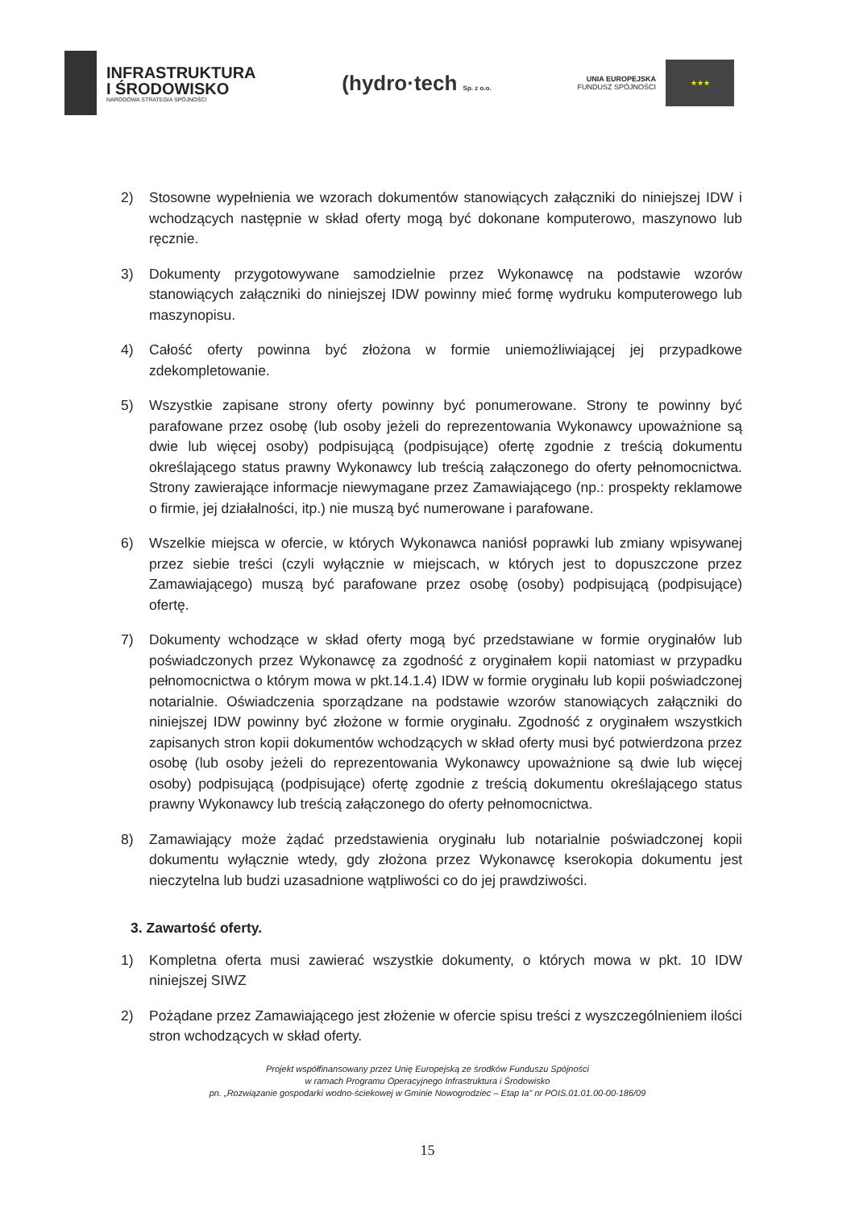INFRASTRUKTURA
I ŚRODOWISKO
NARODOWA STRATEGIA SPÓJNOŚCI
(hydro·tech Sp. z o.o.
UNIA EUROPEJSKA
FUNDUSZ SPÓJNOŚCI
★★★
2) Stosowne wypełnienia we wzorach dokumentów stanowiących załączniki do niniejszej IDW i wchodzących następnie w skład oferty mogą być dokonane komputerowo, maszynowo lub ręcznie.
3) Dokumenty przygotowywane samodzielnie przez Wykonawcę na podstawie wzorów stanowiących załączniki do niniejszej IDW powinny mieć formę wydruku komputerowego lub maszynopisu.
4) Całość oferty powinna być złożona w formie uniemożliwiającej jej przypadkowe zdekompletowanie.
5) Wszystkie zapisane strony oferty powinny być ponumerowane. Strony te powinny być parafowane przez osobę (lub osoby jeżeli do reprezentowania Wykonawcy upoważnione są dwie lub więcej osoby) podpisującą (podpisujące) ofertę zgodnie z treścią dokumentu określającego status prawny Wykonawcy lub treścią załączonego do oferty pełnomocnictwa. Strony zawierające informacje niewymagane przez Zamawiającego (np.: prospekty reklamowe o firmie, jej działalności, itp.) nie muszą być numerowane i parafowane.
6) Wszelkie miejsca w ofercie, w których Wykonawca naniósł poprawki lub zmiany wpisywanej przez siebie treści (czyli wyłącznie w miejscach, w których jest to dopuszczone przez Zamawiającego) muszą być parafowane przez osobę (osoby) podpisującą (podpisujące) ofertę.
7) Dokumenty wchodzące w skład oferty mogą być przedstawiane w formie oryginałów lub poświadczonych przez Wykonawcę za zgodność z oryginałem kopii natomiast w przypadku pełnomocnictwa o którym mowa w pkt.14.1.4) IDW w formie oryginału lub kopii poświadczonej notarialnie. Oświadczenia sporządzane na podstawie wzorów stanowiących załączniki do niniejszej IDW powinny być złożone w formie oryginału. Zgodność z oryginałem wszystkich zapisanych stron kopii dokumentów wchodzących w skład oferty musi być potwierdzona przez osobę (lub osoby jeżeli do reprezentowania Wykonawcy upoważnione są dwie lub więcej osoby) podpisującą (podpisujące) ofertę zgodnie z treścią dokumentu określającego status prawny Wykonawcy lub treścią załączonego do oferty pełnomocnictwa.
8) Zamawiający może żądać przedstawienia oryginału lub notarialnie poświadczonej kopii dokumentu wyłącznie wtedy, gdy złożona przez Wykonawcę kserokopia dokumentu jest nieczytelna lub budzi uzasadnione wątpliwości co do jej prawdziwości.
3. Zawartość oferty.
1) Kompletna oferta musi zawierać wszystkie dokumenty, o których mowa w pkt. 10 IDW niniejszej SIWZ
2) Pożądane przez Zamawiającego jest złożenie w ofercie spisu treści z wyszczególnieniem ilości stron wchodzących w skład oferty.
Projekt współfinansowany przez Unię Europejską ze środków Funduszu Spójności
w ramach Programu Operacyjnego Infrastruktura i Środowisko
pn. „Rozwiązanie gospodarki wodno-ściekowej w Gminie Nowogrodziec – Etap Ia” nr POIS.01.01.00-00-186/09
15